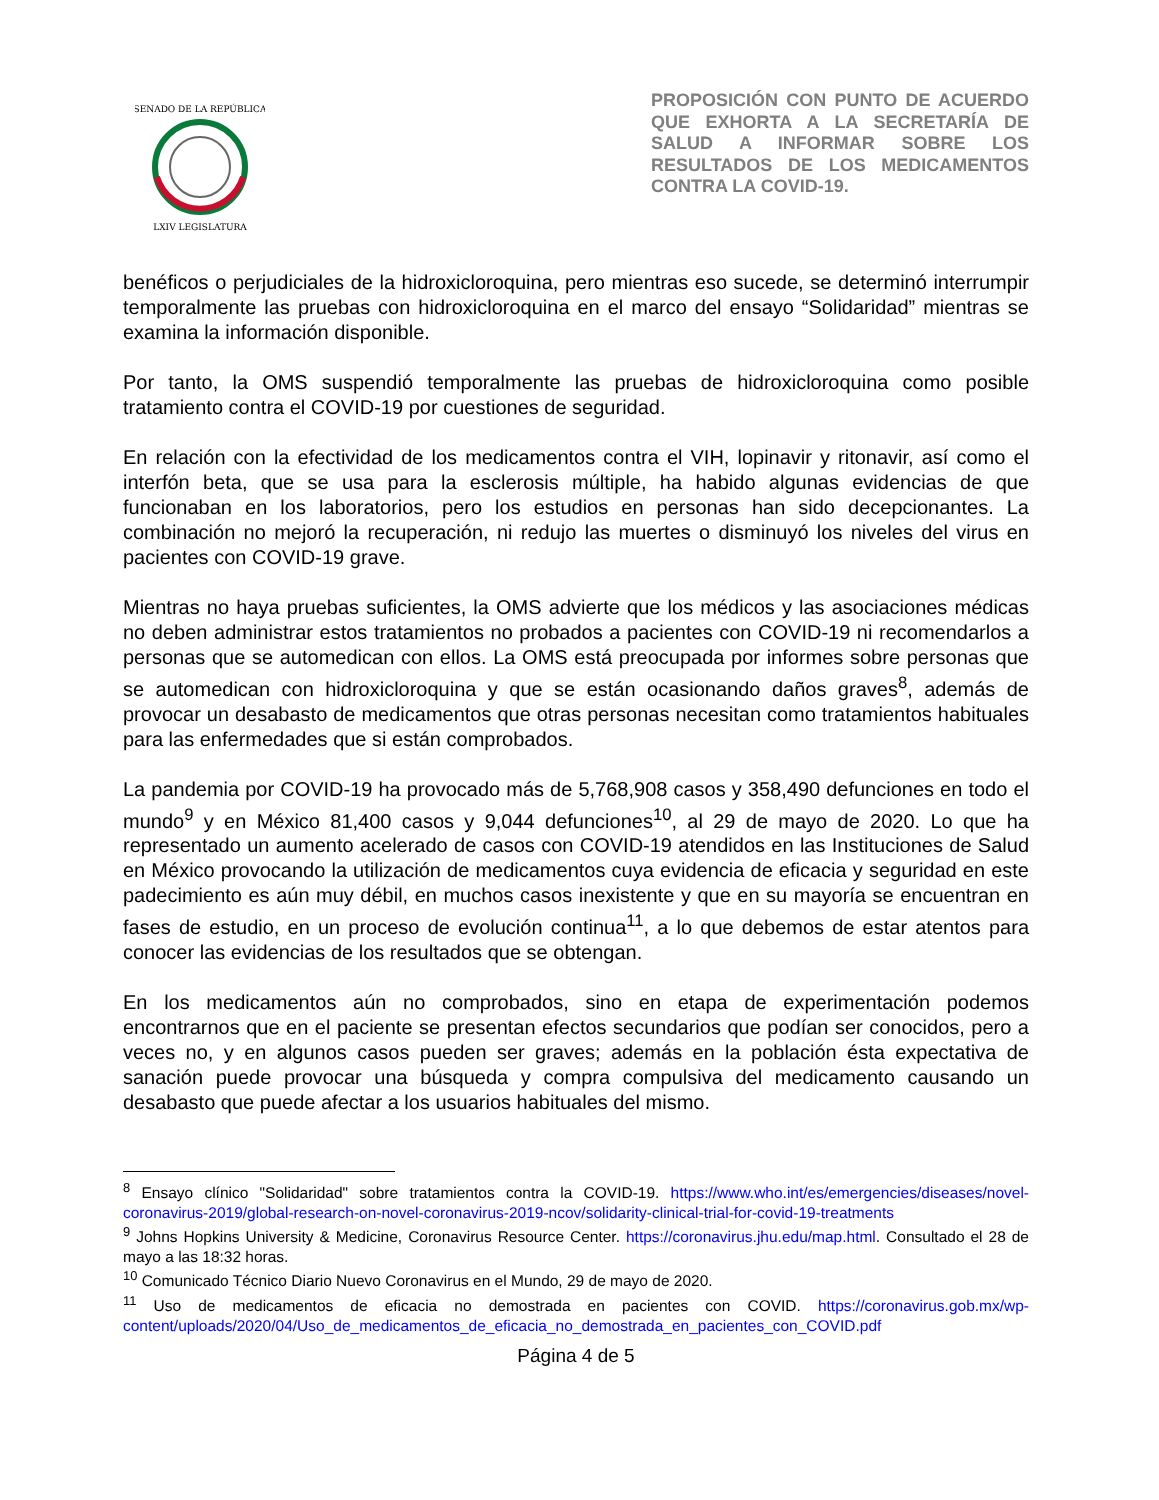SENADO DE LA REPÚBLICA
LXIV LEGISLATURA
PROPOSICIÓN CON PUNTO DE ACUERDO QUE EXHORTA A LA SECRETARÍA DE SALUD A INFORMAR SOBRE LOS RESULTADOS DE LOS MEDICAMENTOS CONTRA LA COVID-19.
benéficos o perjudiciales de la hidroxicloroquina, pero mientras eso sucede, se determinó interrumpir temporalmente las pruebas con hidroxicloroquina en el marco del ensayo “Solidaridad” mientras se examina la información disponible.
Por tanto, la OMS suspendió temporalmente las pruebas de hidroxicloroquina como posible tratamiento contra el COVID-19 por cuestiones de seguridad.
En relación con la efectividad de los medicamentos contra el VIH, lopinavir y ritonavir, así como el interfón beta, que se usa para la esclerosis múltiple, ha habido algunas evidencias de que funcionaban en los laboratorios, pero los estudios en personas han sido decepcionantes. La combinación no mejoró la recuperación, ni redujo las muertes o disminuyó los niveles del virus en pacientes con COVID-19 grave.
Mientras no haya pruebas suficientes, la OMS advierte que los médicos y las asociaciones médicas no deben administrar estos tratamientos no probados a pacientes con COVID-19 ni recomendarlos a personas que se automedican con ellos. La OMS está preocupada por informes sobre personas que se automedican con hidroxicloroquina y que se están ocasionando daños graves<sup>8</sup>, además de provocar un desabasto de medicamentos que otras personas necesitan como tratamientos habituales para las enfermedades que si están comprobados.
La pandemia por COVID-19 ha provocado más de 5,768,908 casos y 358,490 defunciones en todo el mundo<sup>9</sup> y en México 81,400 casos y 9,044 defunciones<sup>10</sup>, al 29 de mayo de 2020. Lo que ha representado un aumento acelerado de casos con COVID-19 atendidos en las Instituciones de Salud en México provocando la utilización de medicamentos cuya evidencia de eficacia y seguridad en este padecimiento es aún muy débil, en muchos casos inexistente y que en su mayoría se encuentran en fases de estudio, en un proceso de evolución continua<sup>11</sup>, a lo que debemos de estar atentos para conocer las evidencias de los resultados que se obtengan.
En los medicamentos aún no comprobados, sino en etapa de experimentación podemos encontrarnos que en el paciente se presentan efectos secundarios que podían ser conocidos, pero a veces no, y en algunos casos pueden ser graves; además en la población ésta expectativa de sanación puede provocar una búsqueda y compra compulsiva del medicamento causando un desabasto que puede afectar a los usuarios habituales del mismo.
<sup>8</sup> Ensayo clínico "Solidaridad" sobre tratamientos contra la COVID-19. https://www.who.int/es/emergencies/diseases/novel-coronavirus-2019/global-research-on-novel-coronavirus-2019-ncov/solidarity-clinical-trial-for-covid-19-treatments
<sup>9</sup> Johns Hopkins University & Medicine, Coronavirus Resource Center. https://coronavirus.jhu.edu/map.html. Consultado el 28 de mayo a las 18:32 horas.
<sup>10</sup> Comunicado Técnico Diario Nuevo Coronavirus en el Mundo, 29 de mayo de 2020.
<sup>11</sup> Uso de medicamentos de eficacia no demostrada en pacientes con COVID. https://coronavirus.gob.mx/wp-content/uploads/2020/04/Uso_de_medicamentos_de_eficacia_no_demostrada_en_pacientes_con_COVID.pdf
Página 4 de 5